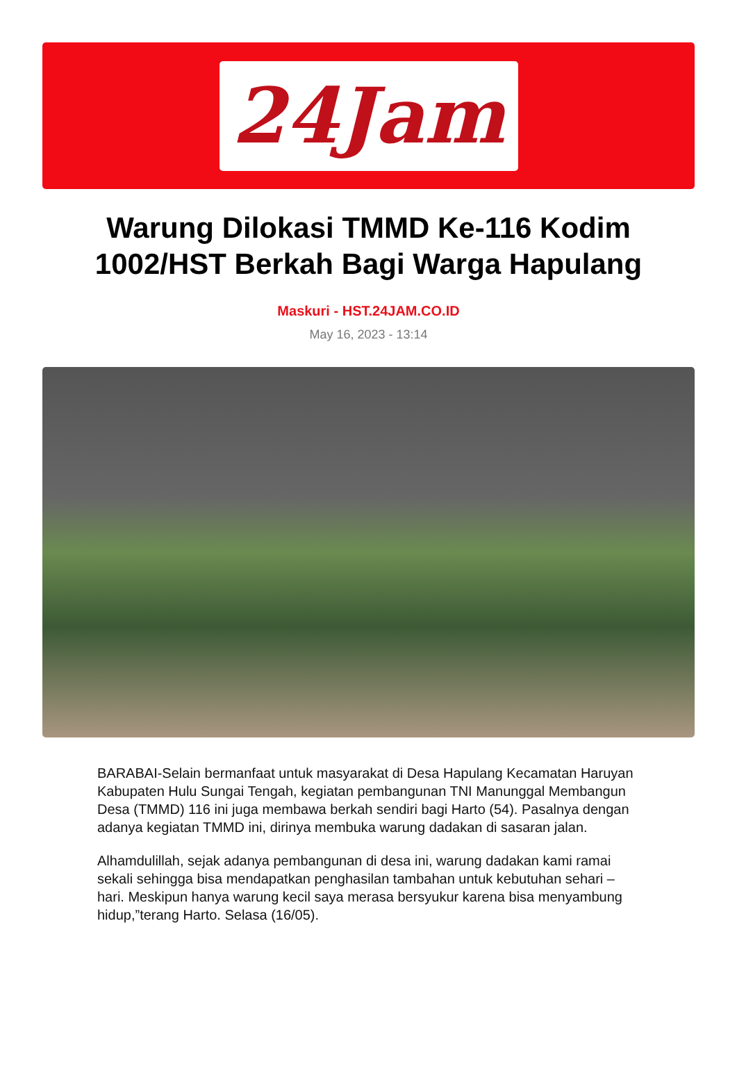24Jam
Warung Dilokasi TMMD Ke-116 Kodim 1002/HST Berkah Bagi Warga Hapulang
Maskuri - HST.24JAM.CO.ID
May 16, 2023 - 13:14
BARABAI-Selain bermanfaat untuk masyarakat di Desa Hapulang Kecamatan Haruyan Kabupaten Hulu Sungai Tengah, kegiatan pembangunan TNI Manunggal Membangun Desa (TMMD) 116 ini juga membawa berkah sendiri bagi Harto (54). Pasalnya dengan adanya kegiatan TMMD ini, dirinya membuka warung dadakan di sasaran jalan.
Alhamdulillah, sejak adanya pembangunan di desa ini, warung dadakan kami ramai sekali sehingga bisa mendapatkan penghasilan tambahan untuk kebutuhan sehari – hari. Meskipun hanya warung kecil saya merasa bersyukur karena bisa menyambung hidup,”terang Harto. Selasa (16/05).